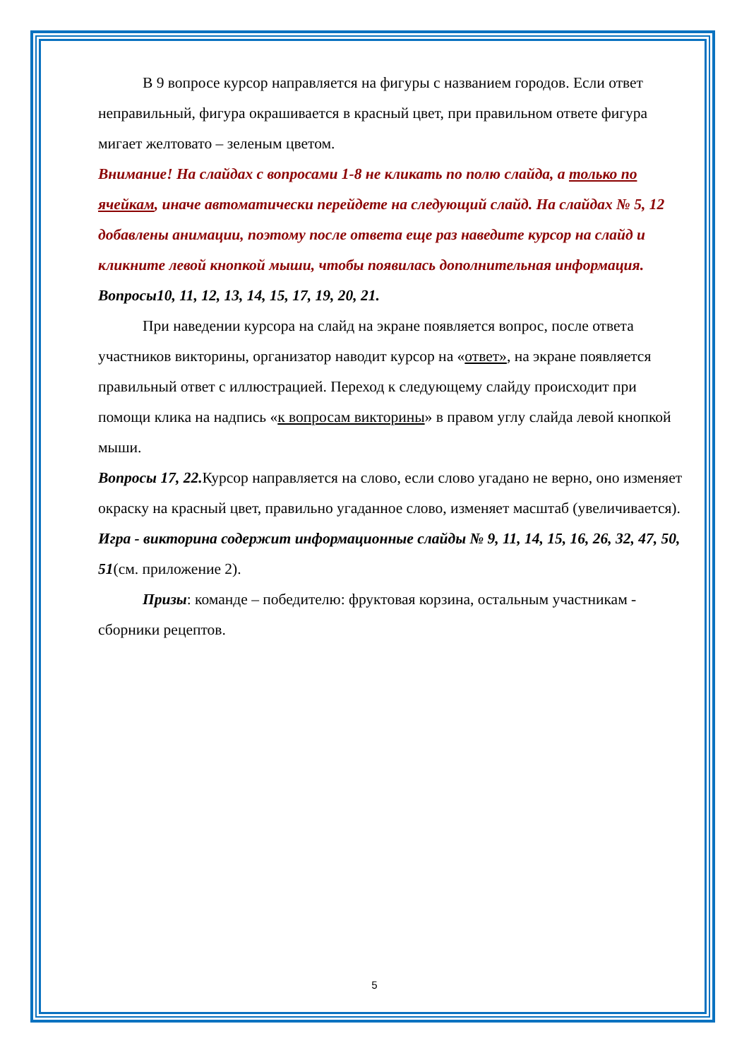В 9 вопросе курсор направляется на фигуры с названием городов. Если ответ неправильный, фигура окрашивается в красный цвет, при правильном ответе фигура мигает желтовато – зеленым цветом.
Внимание! На слайдах с вопросами 1-8 не кликать по полю слайда, а только по ячейкам, иначе автоматически перейдете на следующий слайд. На слайдах № 5, 12 добавлены анимации, поэтому после ответа еще раз наведите курсор на слайд и кликните левой кнопкой мыши, чтобы появилась дополнительная информация.
Вопросы10, 11, 12, 13, 14, 15, 17, 19, 20, 21.
При наведении курсора на слайд на экране появляется вопрос, после ответа участников викторины, организатор наводит курсор на «ответ», на экране появляется правильный ответ с иллюстрацией. Переход к следующему слайду происходит при помощи клика на надпись «к вопросам викторины» в правом углу слайда левой кнопкой мыши.
Вопросы 17, 22. Курсор направляется на слово, если слово угадано не верно, оно изменяет окраску на красный цвет, правильно угаданное слово, изменяет масштаб (увеличивается).
Игра - викторина содержит информационные слайды № 9, 11, 14, 15, 16, 26, 32, 47, 50, 51(см. приложение 2).
Призы: команде – победителю: фруктовая корзина, остальным участникам - сборники рецептов.
5